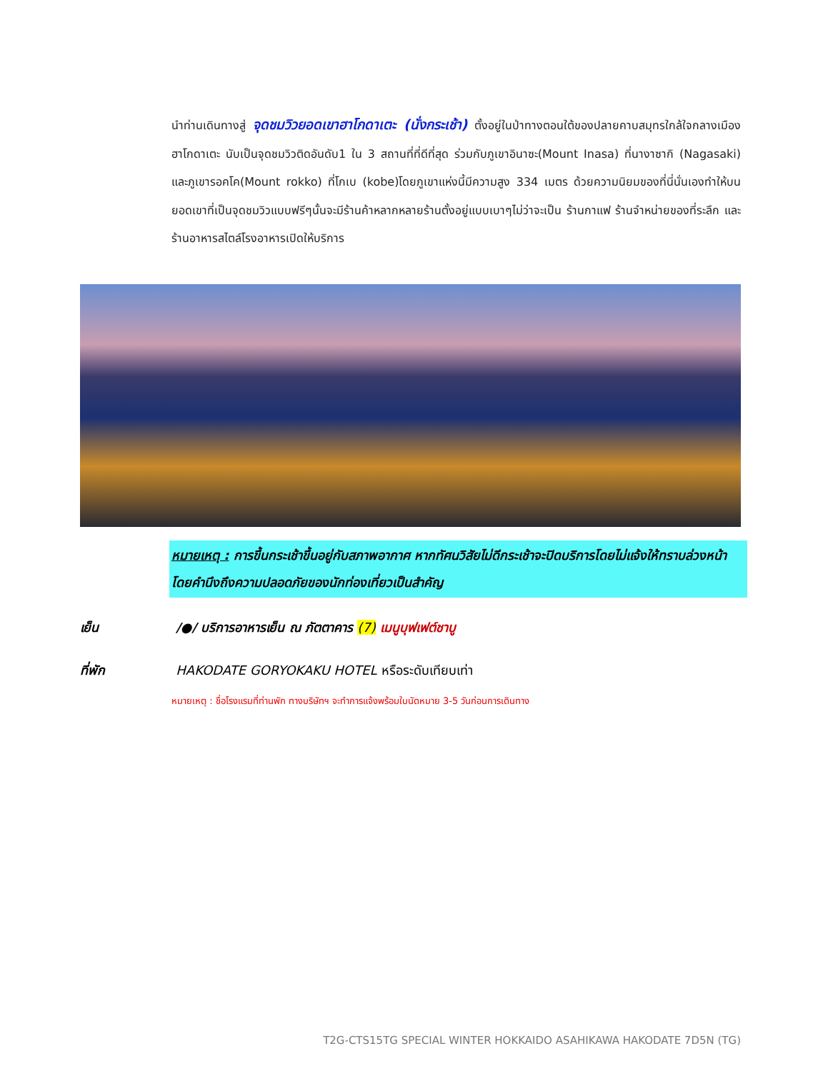นำท่านเดินทางสู่ จุดชมวิวยอดเขาฮาโกดาเตะ (นั่งกระเช้า) ตั้งอยู่ในป่าทางตอนใต้ของปลายคาบสมุทรใกล้ใจกลางเมืองฮาโกดาเตะ นับเป็นจุดชมวิวติดอันดับ1 ใน 3 สถานที่ที่ดีที่สุด ร่วมกับภูเขาอินาซะ(Mount Inasa) ที่นางาซากิ (Nagasaki) และภูเขารอคโค(Mount rokko) ที่โกเบ (kobe)โดยภูเขาแห่งนี้มีความสูง 334 เมตร ด้วยความนิยมของที่นี่นั่นเองทำให้บนยอดเขาที่เป็นจุดชมวิวแบบฟรีๆนั้นจะมีร้านค้าหลากหลายร้านตั้งอยู่แบบเบาๆไม่ว่าจะเป็น ร้านกาแฟ ร้านจำหน่ายของที่ระลึก และร้านอาหารสไตล์โรงอาหารเปิดให้บริการ
หมายเหตุ : การขึ้นกระเช้าขึ้นอยู่กับสภาพอากาศ หากทัศนวิสัยไม่ดีกระเช้าจะปิดบริการโดยไม่แจ้งให้ทราบล่วงหน้า โดยคำนึงถึงความปลอดภัยของนักท่องเที่ยวเป็นสำคัญ
เย็น /●/ บริการอาหารเย็น ณ ภัตตาคาร (7) เมนูบุฟเฟต์ชาบู
ที่พัก HAKODATE GORYOKAKU HOTEL หรือระดับเทียบเท่า
หมายเหตุ : ชื่อโรงแรมที่ท่านพัก ทางบริษัทฯ จะทำการแจ้งพร้อมใบนัดหมาย 3-5 วันก่อนการเดินทาง
T2G-CTS15TG SPECIAL WINTER HOKKAIDO ASAHIKAWA HAKODATE 7D5N (TG)